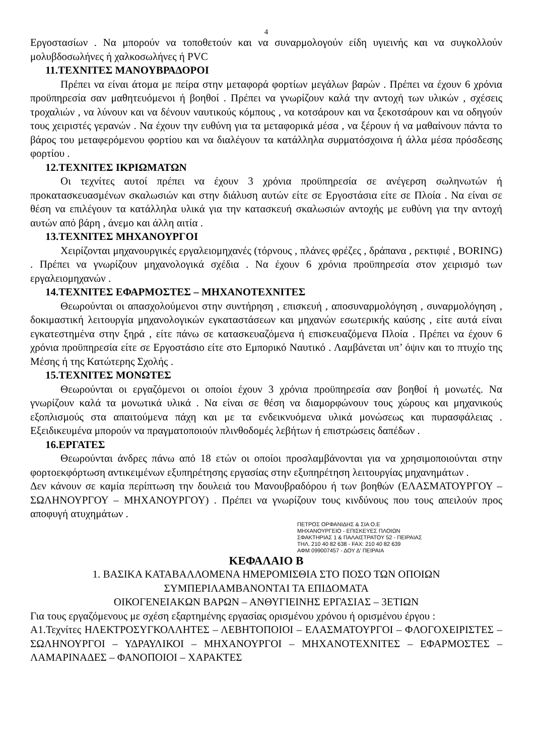4
Εργοστασίων . Να μπορούν να τοποθετούν και να συναρμολογούν είδη υγιεινής και να συγκολλούν μολυβδοσωλήνες ή χαλκοσωλήνες ή PVC
11.ΤΕΧΝΙΤΕΣ ΜΑΝΟΥΒΡΑΔΟΡΟΙ
Πρέπει να είναι άτομα με πείρα στην μεταφορά φορτίων μεγάλων βαρών . Πρέπει να έχουν 6 χρόνια προϋπηρεσία σαν μαθητευόμενοι ή βοηθοί . Πρέπει να γνωρίζουν καλά την αντοχή των υλικών , σχέσεις τροχαλιών , να λύνουν και να δένουν ναυτικούς κόμπους , να κοτσάρουν και να ξεκοτσάρουν και να οδηγούν τους χειριστές γερανών . Να έχουν την ευθύνη για τα μεταφορικά μέσα , να ξέρουν ή να μαθαίνουν πάντα το βάρος του μεταφερόμενου φορτίου και να διαλέγουν τα κατάλληλα συρματόσχοινα ή άλλα μέσα πρόσδεσης φορτίου .
12.ΤΕΧΝΙΤΕΣ ΙΚΡΙΩΜΑΤΩΝ
Οι τεχνίτες αυτοί πρέπει να έχουν 3 χρόνια προϋπηρεσία σε ανέγερση σωληνωτών ή προκατασκευασμένων σκαλωσιών και στην διάλυση αυτών είτε σε Εργοστάσια είτε σε Πλοία . Να είναι σε θέση να επιλέγουν τα κατάλληλα υλικά για την κατασκευή σκαλωσιών αντοχής με ευθύνη για την αντοχή αυτών από βάρη , άνεμο και άλλη αιτία .
13.ΤΕΧΝΙΤΕΣ ΜΗΧΑΝΟΥΡΓΟΙ
Χειρίζονται μηχανουργικές εργαλειομηχανές (τόρνους , πλάνες φρέζες , δράπανα , ρεκτιφιέ , BORING) . Πρέπει να γνωρίζουν μηχανολογικά σχέδια . Να έχουν 6 χρόνια προϋπηρεσία στον χειρισμό των εργαλειομηχανών .
14.ΤΕΧΝΙΤΕΣ ΕΦΑΡΜΟΣΤΕΣ – ΜΗΧΑΝΟΤΕΧΝΙΤΕΣ
Θεωρούνται οι απασχολούμενοι στην συντήρηση , επισκευή , αποσυναρμολόγηση , συναρμολόγηση , δοκιμαστική λειτουργία μηχανολογικών εγκαταστάσεων και μηχανών εσωτερικής καύσης , είτε αυτά είναι εγκατεστημένα στην ξηρά , είτε πάνω σε κατασκευαζόμενα ή επισκευαζόμενα Πλοία . Πρέπει να έχουν 6 χρόνια προϋπηρεσία είτε σε Εργοστάσιο είτε στο Εμπορικό Ναυτικό . Λαμβάνεται υπ’ όψιν και το πτυχίο της Μέσης ή της Κατώτερης Σχολής .
15.ΤΕΧΝΙΤΕΣ ΜΟΝΩΤΕΣ
Θεωρούνται οι εργαζόμενοι οι οποίοι έχουν 3 χρόνια προϋπηρεσία σαν βοηθοί ή μονωτές. Να γνωρίζουν καλά τα μονωτικά υλικά . Να είναι σε θέση να διαμορφώνουν τους χώρους και μηχανικούς εξοπλισμούς στα απαιτούμενα πάχη και με τα ενδεικνυόμενα υλικά μονώσεως και πυρασφάλειας . Εξειδικευμένα μπορούν να πραγματοποιούν πλινθοδομές λεβήτων ή επιστρώσεις δαπέδων .
16.ΕΡΓΑΤΕΣ
Θεωρούνται άνδρες πάνω από 18 ετών οι οποίοι προσλαμβάνονται για να χρησιμοποιούνται στην φορτοεκφόρτωση αντικειμένων εξυπηρέτησης εργασίας στην εξυπηρέτηση λειτουργίας μηχανημάτων .
Δεν κάνουν σε καμία περίπτωση την δουλειά του Μανουβραδόρου ή των βοηθών (ΕΛΑΣΜΑΤΟΥΡΓΟΥ – ΣΩΛΗΝΟΥΡΓΟΥ – ΜΗΧΑΝΟΥΡΓΟΥ) . Πρέπει να γνωρίζουν τους κινδύνους που τους απειλούν προς αποφυγή ατυχημάτων .
ΠΕΤΡΟΣ ΟΡΦΑΝΙΔΗΣ & ΣΙΑ Ο.Ε
ΜΗΧΑΝΟΥΡΓΕΙΟ - ΕΠΙΣΚΕΥΕΣ ΠΛΟΙΩΝ
ΣΦΑΚΤΗΡΙΑΣ 1 & ΠΑΛΑΙΣΤΡΑΤΟΥ 52 - ΠΕΙΡΑΙΑΣ
ΤΗΛ. 210 40 82 638 - FAX: 210 40 82 639
ΑΦΜ 099007457 - ΔΟΥ Δ' ΠΕΙΡΑΙΑ
ΚΕΦΑΛΑΙΟ Β
1. ΒΑΣΙΚΑ ΚΑΤΑΒΑΛΛΟΜΕΝΑ ΗΜΕΡΟΜΙΣΘΙΑ ΣΤΟ ΠΟΣΟ ΤΩΝ ΟΠΟΙΩΝ
ΣΥΜΠΕΡΙΛΑΜΒΑΝΟΝΤΑΙ ΤΑ ΕΠΙΔΟΜΑΤΑ
ΟΙΚΟΓΕΝΕΙΑΚΩΝ ΒΑΡΩΝ – ΑΝΘΥΓΙΕΙΝΗΣ ΕΡΓΑΣΙΑΣ – 3ΕΤΙΩΝ
Για τους εργαζόμενους με σχέση εξαρτημένης εργασίας ορισμένου χρόνου ή ορισμένου έργου :
Α1.Τεχνίτες ΗΛΕΚΤΡΟΣΥΓΚΟΛΛΗΤΕΣ – ΛΕΒΗΤΟΠΟΙΟΙ – ΕΛΑΣΜΑΤΟΥΡΓΟΙ – ΦΛΟΓΟΧΕΙΡΙΣΤΕΣ – ΣΩΛΗΝΟΥΡΓΟΙ – ΥΔΡΑΥΛΙΚΟΙ – ΜΗΧΑΝΟΥΡΓΟΙ – ΜΗΧΑΝΟΤΕΧΝΙΤΕΣ – ΕΦΑΡΜΟΣΤΕΣ – ΛΑΜΑΡΙΝΑΔΕΣ – ΦΑΝΟΠΟΙΟΙ – ΧΑΡΑΚΤΕΣ